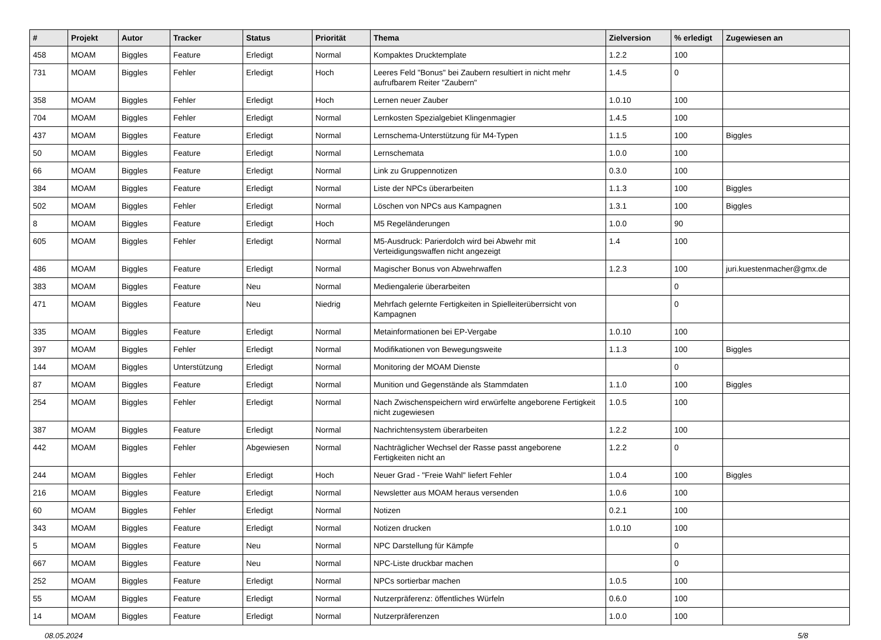| # | Projekt | Autor | Tracker | Status | Priorität | Thema | Zielversion | % erledigt | Zugewiesen an |
| --- | --- | --- | --- | --- | --- | --- | --- | --- | --- |
| 458 | MOAM | Biggles | Feature | Erledigt | Normal | Kompaktes Drucktemplate | 1.2.2 | 100 | |
| 731 | MOAM | Biggles | Fehler | Erledigt | Hoch | Leeres Feld "Bonus" bei Zaubern resultiert in nicht mehr aufrufbarem Reiter "Zaubern" | 1.4.5 | 0 | |
| 358 | MOAM | Biggles | Fehler | Erledigt | Hoch | Lernen neuer Zauber | 1.0.10 | 100 | |
| 704 | MOAM | Biggles | Fehler | Erledigt | Normal | Lernkosten Spezialgebiet Klingenmagier | 1.4.5 | 100 | |
| 437 | MOAM | Biggles | Feature | Erledigt | Normal | Lernschema-Unterstützung für M4-Typen | 1.1.5 | 100 | Biggles |
| 50 | MOAM | Biggles | Feature | Erledigt | Normal | Lernschemata | 1.0.0 | 100 | |
| 66 | MOAM | Biggles | Feature | Erledigt | Normal | Link zu Gruppennotizen | 0.3.0 | 100 | |
| 384 | MOAM | Biggles | Feature | Erledigt | Normal | Liste der NPCs überarbeiten | 1.1.3 | 100 | Biggles |
| 502 | MOAM | Biggles | Fehler | Erledigt | Normal | Löschen von NPCs aus Kampagnen | 1.3.1 | 100 | Biggles |
| 8 | MOAM | Biggles | Feature | Erledigt | Hoch | M5 Regeländerungen | 1.0.0 | 90 | |
| 605 | MOAM | Biggles | Fehler | Erledigt | Normal | M5-Ausdruck: Parierdolch wird bei Abwehr mit Verteidigungswaffen nicht angezeigt | 1.4 | 100 | |
| 486 | MOAM | Biggles | Feature | Erledigt | Normal | Magischer Bonus von Abwehrwaffen | 1.2.3 | 100 | juri.kuestenmacher@gmx.de |
| 383 | MOAM | Biggles | Feature | Neu | Normal | Mediengalerie überarbeiten | | 0 | |
| 471 | MOAM | Biggles | Feature | Neu | Niedrig | Mehrfach gelernte Fertigkeiten in Spielleiterüberrsicht von Kampagnen | | 0 | |
| 335 | MOAM | Biggles | Feature | Erledigt | Normal | Metainformationen bei EP-Vergabe | 1.0.10 | 100 | |
| 397 | MOAM | Biggles | Fehler | Erledigt | Normal | Modifikationen von Bewegungsweite | 1.1.3 | 100 | Biggles |
| 144 | MOAM | Biggles | Unterstützung | Erledigt | Normal | Monitoring der MOAM Dienste | | 0 | |
| 87 | MOAM | Biggles | Feature | Erledigt | Normal | Munition und Gegenstände als Stammdaten | 1.1.0 | 100 | Biggles |
| 254 | MOAM | Biggles | Fehler | Erledigt | Normal | Nach Zwischenspeichern wird erwürfelte angeborene Fertigkeit nicht zugewiesen | 1.0.5 | 100 | |
| 387 | MOAM | Biggles | Feature | Erledigt | Normal | Nachrichtensystem überarbeiten | 1.2.2 | 100 | |
| 442 | MOAM | Biggles | Fehler | Abgewiesen | Normal | Nachträglicher Wechsel der Rasse passt angeborene Fertigkeiten nicht an | 1.2.2 | 0 | |
| 244 | MOAM | Biggles | Fehler | Erledigt | Hoch | Neuer Grad - "Freie Wahl" liefert Fehler | 1.0.4 | 100 | Biggles |
| 216 | MOAM | Biggles | Feature | Erledigt | Normal | Newsletter aus MOAM heraus versenden | 1.0.6 | 100 | |
| 60 | MOAM | Biggles | Fehler | Erledigt | Normal | Notizen | 0.2.1 | 100 | |
| 343 | MOAM | Biggles | Feature | Erledigt | Normal | Notizen drucken | 1.0.10 | 100 | |
| 5 | MOAM | Biggles | Feature | Neu | Normal | NPC Darstellung für Kämpfe | | 0 | |
| 667 | MOAM | Biggles | Feature | Neu | Normal | NPC-Liste druckbar machen | | 0 | |
| 252 | MOAM | Biggles | Feature | Erledigt | Normal | NPCs sortierbar machen | 1.0.5 | 100 | |
| 55 | MOAM | Biggles | Feature | Erledigt | Normal | Nutzerpräferenz: öffentliches Würfeln | 0.6.0 | 100 | |
| 14 | MOAM | Biggles | Feature | Erledigt | Normal | Nutzerpräferenzen | 1.0.0 | 100 | |
08.05.2024 5/8